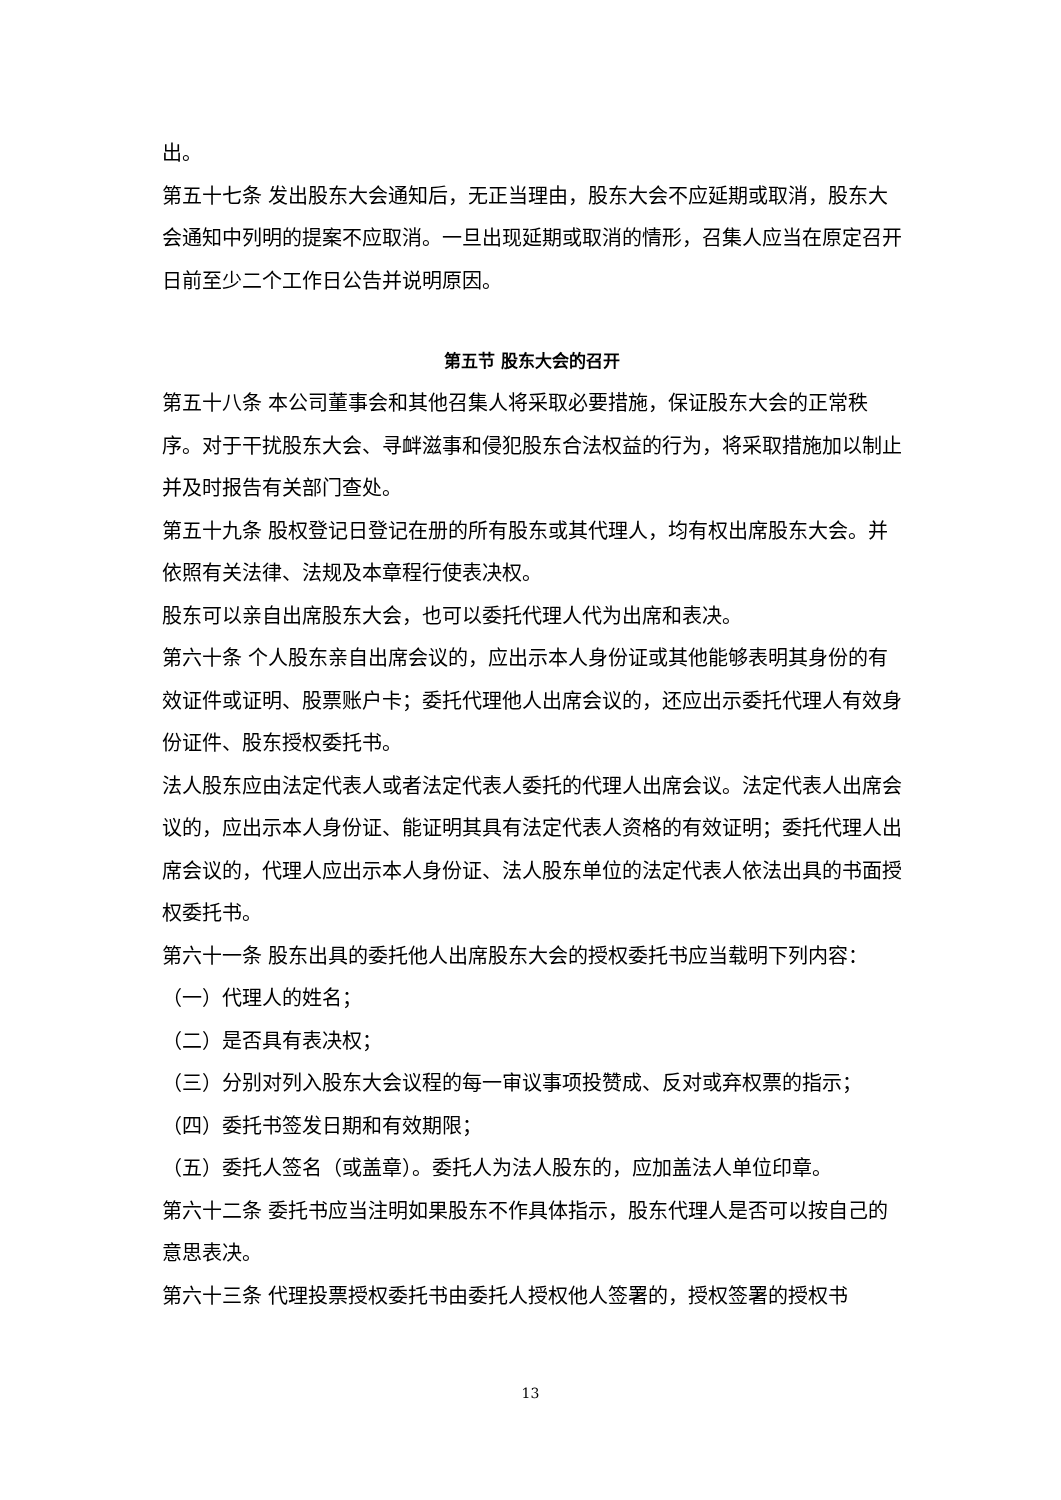出。
第五十七条 发出股东大会通知后，无正当理由，股东大会不应延期或取消，股东大会通知中列明的提案不应取消。一旦出现延期或取消的情形，召集人应当在原定召开日前至少二个工作日公告并说明原因。
第五节 股东大会的召开
第五十八条 本公司董事会和其他召集人将采取必要措施，保证股东大会的正常秩序。对于干扰股东大会、寻衅滋事和侵犯股东合法权益的行为，将采取措施加以制止并及时报告有关部门查处。
第五十九条 股权登记日登记在册的所有股东或其代理人，均有权出席股东大会。并依照有关法律、法规及本章程行使表决权。
股东可以亲自出席股东大会，也可以委托代理人代为出席和表决。
第六十条 个人股东亲自出席会议的，应出示本人身份证或其他能够表明其身份的有效证件或证明、股票账户卡；委托代理他人出席会议的，还应出示委托代理人有效身份证件、股东授权委托书。
法人股东应由法定代表人或者法定代表人委托的代理人出席会议。法定代表人出席会议的，应出示本人身份证、能证明其具有法定代表人资格的有效证明；委托代理人出席会议的，代理人应出示本人身份证、法人股东单位的法定代表人依法出具的书面授权委托书。
第六十一条 股东出具的委托他人出席股东大会的授权委托书应当载明下列内容：
（一）代理人的姓名；
（二）是否具有表决权；
（三）分别对列入股东大会议程的每一审议事项投赞成、反对或弃权票的指示；
（四）委托书签发日期和有效期限；
（五）委托人签名（或盖章）。委托人为法人股东的，应加盖法人单位印章。
第六十二条 委托书应当注明如果股东不作具体指示，股东代理人是否可以按自己的意思表决。
第六十三条 代理投票授权委托书由委托人授权他人签署的，授权签署的授权书
13